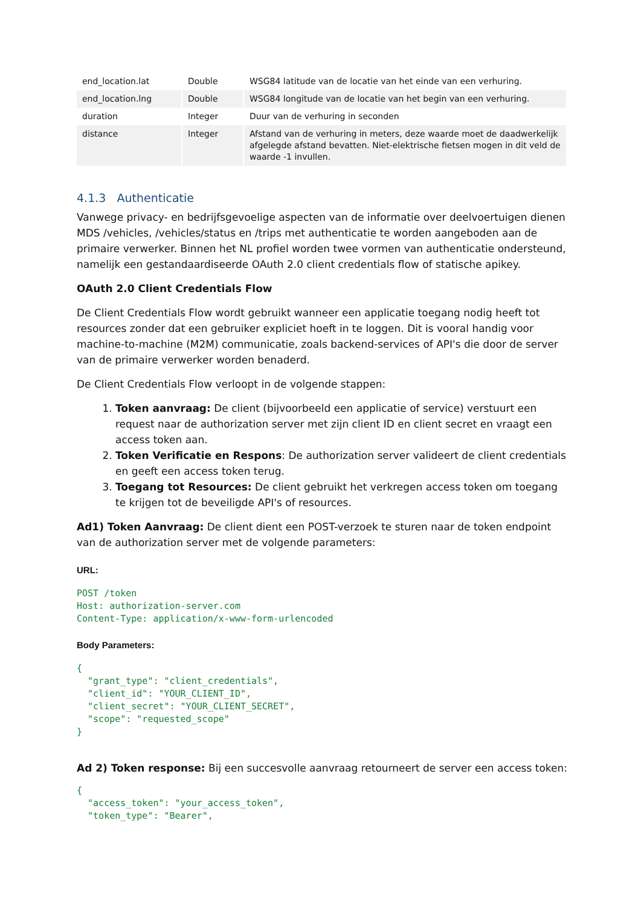| end_location.lat | Double | WSG84 latitude van de locatie van het einde van een verhuring. |
| end_location.lng | Double | WSG84 longitude van de locatie van het begin van een verhuring. |
| duration | Integer | Duur van de verhuring in seconden |
| distance | Integer | Afstand van de verhuring in meters, deze waarde moet de daadwerkelijk afgelegde afstand bevatten. Niet-elektrische fietsen mogen in dit veld de waarde -1 invullen. |
4.1.3 Authenticatie
Vanwege privacy- en bedrijfsgevoelige aspecten van de informatie over deelvoertuigen dienen MDS /vehicles, /vehicles/status en /trips met authenticatie te worden aangeboden aan de primaire verwerker. Binnen het NL profiel worden twee vormen van authenticatie ondersteund, namelijk een gestandaardiseerde OAuth 2.0 client credentials flow of statische apikey.
OAuth 2.0 Client Credentials Flow
De Client Credentials Flow wordt gebruikt wanneer een applicatie toegang nodig heeft tot resources zonder dat een gebruiker expliciet hoeft in te loggen. Dit is vooral handig voor machine-to-machine (M2M) communicatie, zoals backend-services of API's die door de server van de primaire verwerker worden benaderd.
De Client Credentials Flow verloopt in de volgende stappen:
1. Token aanvraag: De client (bijvoorbeeld een applicatie of service) verstuurt een request naar de authorization server met zijn client ID en client secret en vraagt een access token aan.
2. Token Verificatie en Respons: De authorization server valideert de client credentials en geeft een access token terug.
3. Toegang tot Resources: De client gebruikt het verkregen access token om toegang te krijgen tot de beveiligde API's of resources.
Ad1) Token Aanvraag: De client dient een POST-verzoek te sturen naar de token endpoint van de authorization server met de volgende parameters:
URL:
POST /token
Host: authorization-server.com
Content-Type: application/x-www-form-urlencoded
Body Parameters:
{
  "grant_type": "client_credentials",
  "client_id": "YOUR_CLIENT_ID",
  "client_secret": "YOUR_CLIENT_SECRET",
  "scope": "requested_scope"
}
Ad 2) Token response: Bij een succesvolle aanvraag retourneert de server een access token:
{
  "access_token": "your_access_token",
  "token_type": "Bearer",